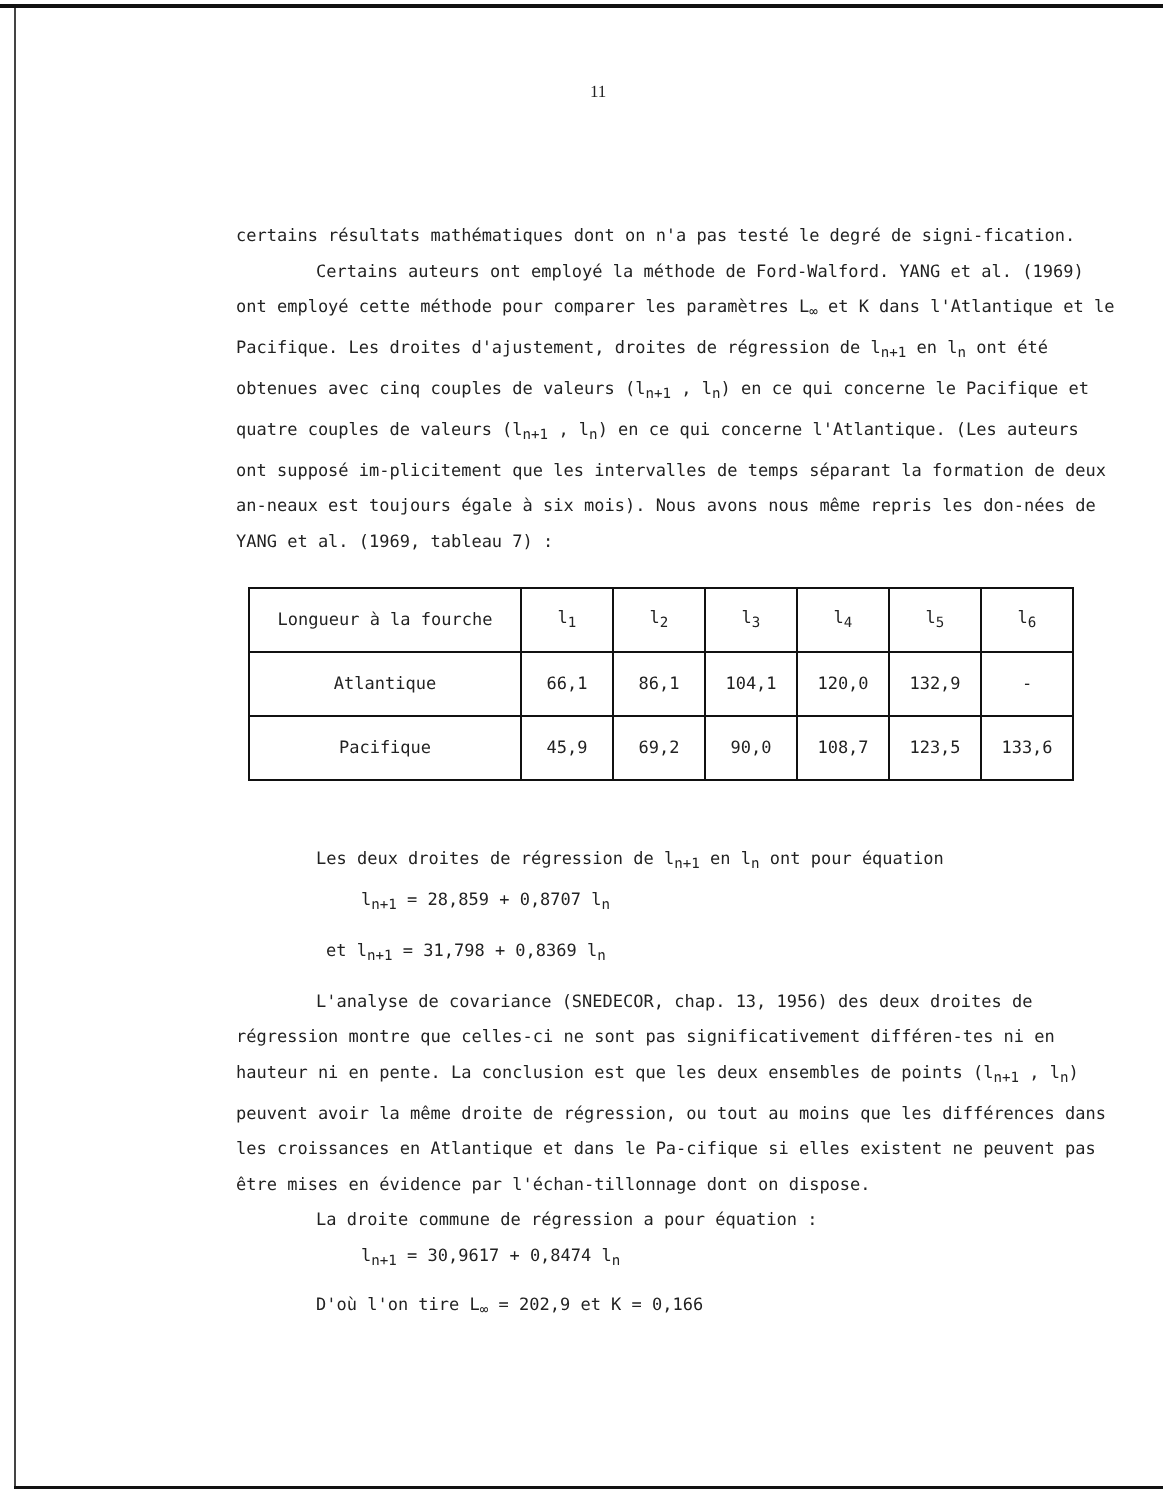11
certains résultats mathématiques dont on n'a pas testé le degré de signi-fication.
Certains auteurs ont employé la méthode de Ford-Walford. YANG et al. (1969) ont employé cette méthode pour comparer les paramètres L<sub>∞</sub> et K dans l'Atlantique et le Pacifique. Les droites d'ajustement, droites de régression de l<sub>n+1</sub> en l<sub>n</sub> ont été obtenues avec cinq couples de valeurs (l<sub>n+1</sub> , l<sub>n</sub>) en ce qui concerne le Pacifique et quatre couples de valeurs (l<sub>n+1</sub> , l<sub>n</sub>) en ce qui concerne l'Atlantique. (Les auteurs ont supposé im-plicitement que les intervalles de temps séparant la formation de deux an-neaux est toujours égale à six mois). Nous avons nous même repris les don-nées de YANG et al. (1969, tableau 7) :
| Longueur à la fourche | l<sub>1</sub> | l<sub>2</sub> | l<sub>3</sub> | l<sub>4</sub> | l<sub>5</sub> | l<sub>6</sub> |
| Atlantique | 66,1 | 86,1 | 104,1 | 120,0 | 132,9 | - |
| Pacifique | 45,9 | 69,2 | 90,0 | 108,7 | 123,5 | 133,6 |
Les deux droites de régression de l<sub>n+1</sub> en l<sub>n</sub> ont pour équation
l<sub>n+1</sub> = 28,859 + 0,8707 l<sub>n</sub>
et l<sub>n+1</sub> = 31,798 + 0,8369 l<sub>n</sub>
L'analyse de covariance (SNEDECOR, chap. 13, 1956) des deux droites de régression montre que celles-ci ne sont pas significativement différen-tes ni en hauteur ni en pente. La conclusion est que les deux ensembles de points (l<sub>n+1</sub> , l<sub>n</sub>) peuvent avoir la même droite de régression, ou tout au moins que les différences dans les croissances en Atlantique et dans le Pa-cifique si elles existent ne peuvent pas être mises en évidence par l'échan-tillonnage dont on dispose.
La droite commune de régression a pour équation :
l<sub>n+1</sub> = 30,9617 + 0,8474 l<sub>n</sub>
D'où l'on tire L<sub>∞</sub> = 202,9 et K = 0,166